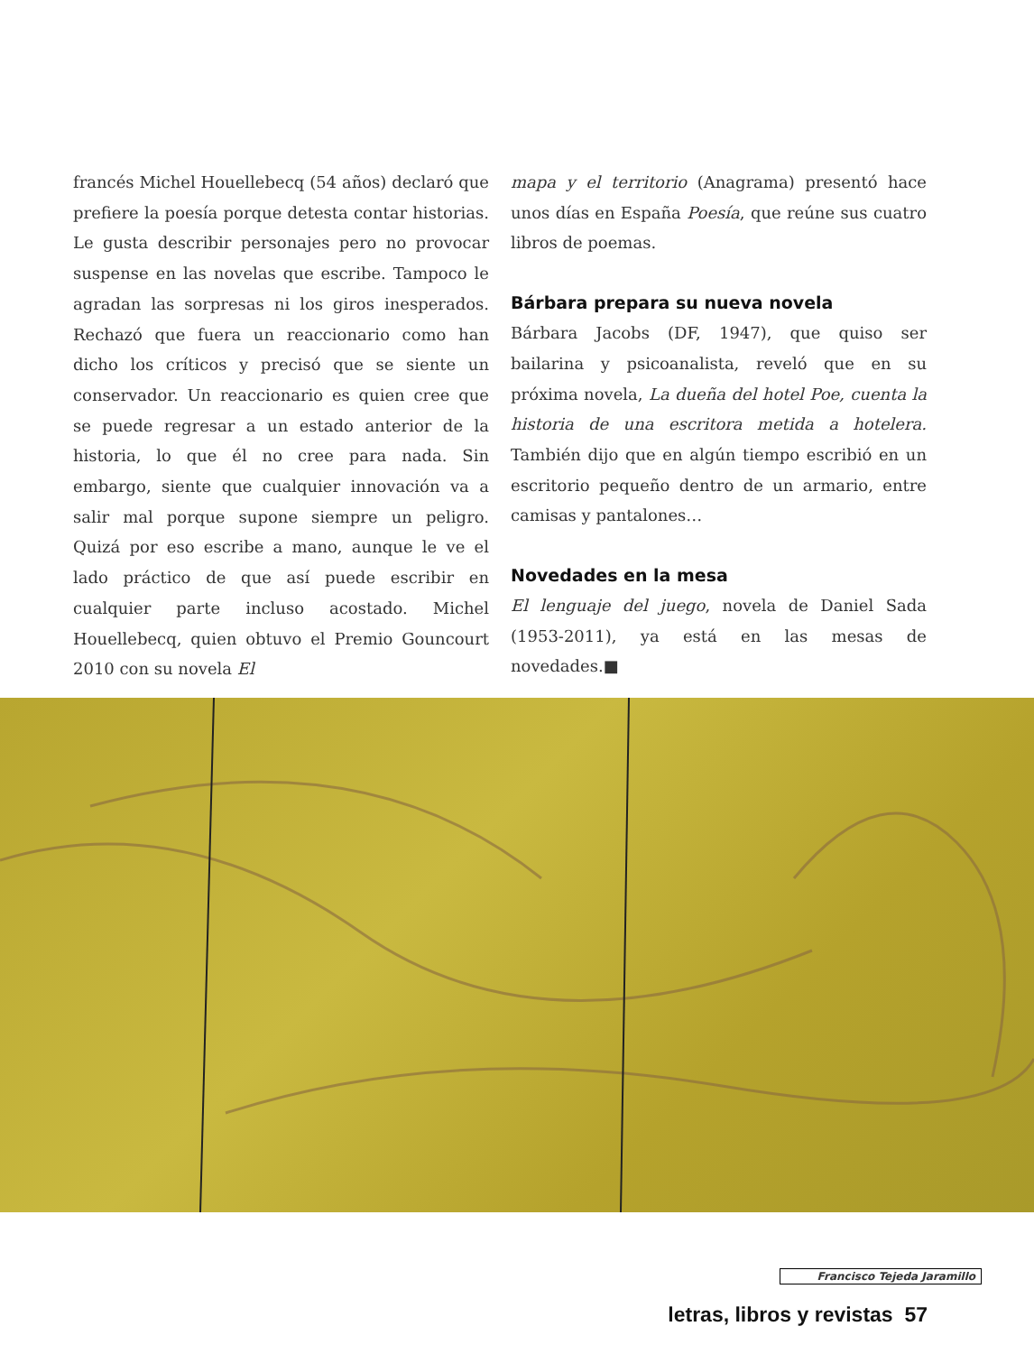francés Michel Houellebecq (54 años) declaró que prefiere la poesía porque detesta contar historias. Le gusta describir personajes pero no provocar suspense en las novelas que escribe. Tampoco le agradan las sorpresas ni los giros inesperados. Rechazó que fuera un reaccionario como han dicho los críticos y precisó que se siente un conservador. Un reaccionario es quien cree que se puede regresar a un estado anterior de la historia, lo que él no cree para nada. Sin embargo, siente que cualquier innovación va a salir mal porque supone siempre un peligro. Quizá por eso escribe a mano, aunque le ve el lado práctico de que así puede escribir en cualquier parte incluso acostado. Michel Houellebecq, quien obtuvo el Premio Gouncourt 2010 con su novela El
mapa y el territorio (Anagrama) presentó hace unos días en España Poesía, que reúne sus cuatro libros de poemas.
Bárbara prepara su nueva novela
Bárbara Jacobs (DF, 1947), que quiso ser bailarina y psicoanalista, reveló que en su próxima novela, La dueña del hotel Poe, cuenta la historia de una escritora metida a hotelera. También dijo que en algún tiempo escribió en un escritorio pequeño dentro de un armario, entre camisas y pantalones…
Novedades en la mesa
El lenguaje del juego, novela de Daniel Sada (1953-2011), ya está en las mesas de novedades.■
Francisco Tejeda Jaramillo
letras, libros y revistas 57